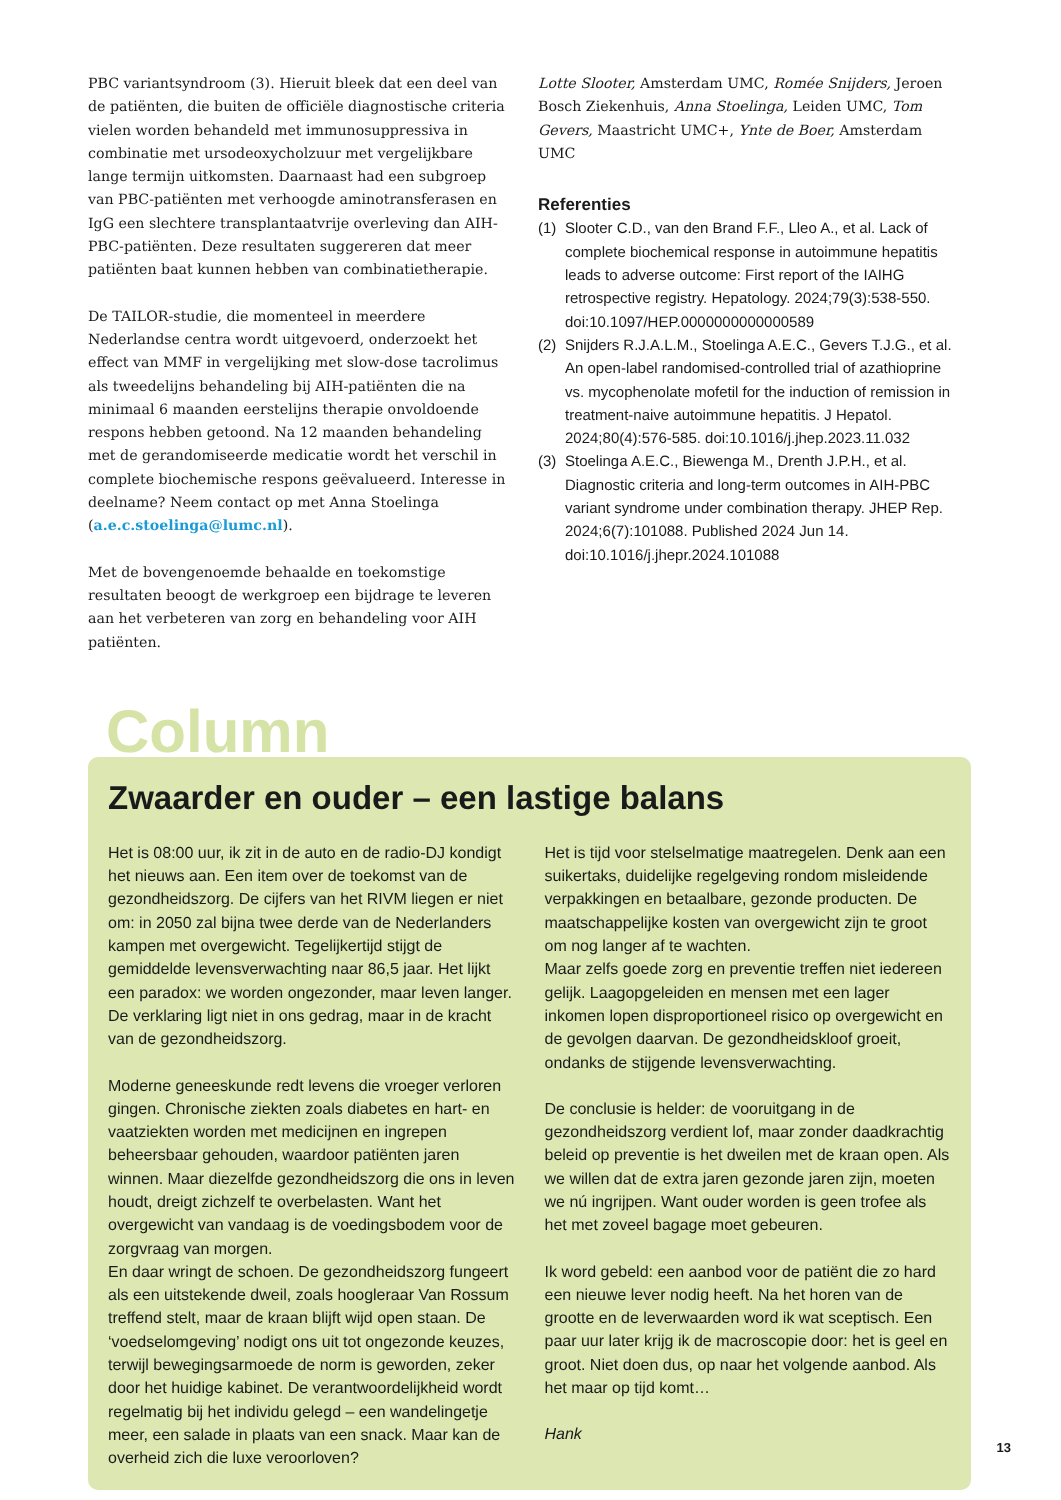PBC variantsyndroom (3). Hieruit bleek dat een deel van de patiënten, die buiten de officiële diagnostische criteria vielen worden behandeld met immunosuppressiva in combinatie met ursodeoxycholzuur met vergelijkbare lange termijn uitkomsten. Daarnaast had een subgroep van PBC-patiënten met verhoogde aminotransferasen en IgG een slechtere transplantaatvrije overleving dan AIH-PBC-patiënten. Deze resultaten suggereren dat meer patiënten baat kunnen hebben van combinatietherapie.
De TAILOR-studie, die momenteel in meerdere Nederlandse centra wordt uitgevoerd, onderzoekt het effect van MMF in vergelijking met slow-dose tacrolimus als tweedelijns behandeling bij AIH-patiënten die na minimaal 6 maanden eerstelijns therapie onvoldoende respons hebben getoond. Na 12 maanden behandeling met de gerandomiseerde medicatie wordt het verschil in complete biochemische respons geëvalueerd. Interesse in deelname? Neem contact op met Anna Stoelinga (a.e.c.stoelinga@lumc.nl).
Met de bovengenoemde behaalde en toekomstige resultaten beoogt de werkgroep een bijdrage te leveren aan het verbeteren van zorg en behandeling voor AIH patiënten.
Lotte Slooter, Amsterdam UMC, Romée Snijders, Jeroen Bosch Ziekenhuis, Anna Stoelinga, Leiden UMC, Tom Gevers, Maastricht UMC+, Ynte de Boer, Amsterdam UMC
Referenties
(1) Slooter C.D., van den Brand F.F., Lleo A., et al. Lack of complete biochemical response in autoimmune hepatitis leads to adverse outcome: First report of the IAIHG retrospective registry. Hepatology. 2024;79(3):538-550. doi:10.1097/HEP.0000000000000589
(2) Snijders R.J.A.L.M., Stoelinga A.E.C., Gevers T.J.G., et al. An open-label randomised-controlled trial of azathioprine vs. mycophenolate mofetil for the induction of remission in treatment-naive autoimmune hepatitis. J Hepatol. 2024;80(4):576-585. doi:10.1016/j.jhep.2023.11.032
(3) Stoelinga A.E.C., Biewenga M., Drenth J.P.H., et al. Diagnostic criteria and long-term outcomes in AIH-PBC variant syndrome under combination therapy. JHEP Rep. 2024;6(7):101088. Published 2024 Jun 14. doi:10.1016/j.jhepr.2024.101088
Column
Zwaarder en ouder – een lastige balans
Het is 08:00 uur, ik zit in de auto en de radio-DJ kondigt het nieuws aan. Een item over de toekomst van de gezondheidszorg. De cijfers van het RIVM liegen er niet om: in 2050 zal bijna twee derde van de Nederlanders kampen met overgewicht. Tegelijkertijd stijgt de gemiddelde levensverwachting naar 86,5 jaar. Het lijkt een paradox: we worden ongezonder, maar leven langer. De verklaring ligt niet in ons gedrag, maar in de kracht van de gezondheidszorg.
Moderne geneeskunde redt levens die vroeger verloren gingen. Chronische ziekten zoals diabetes en hart- en vaatziekten worden met medicijnen en ingrepen beheersbaar gehouden, waardoor patiënten jaren winnen. Maar diezelfde gezondheidszorg die ons in leven houdt, dreigt zichzelf te overbelasten. Want het overgewicht van vandaag is de voedingsbodem voor de zorgvraag van morgen.
En daar wringt de schoen. De gezondheidszorg fungeert als een uitstekende dweil, zoals hoogleraar Van Rossum treffend stelt, maar de kraan blijft wijd open staan. De ‘voedselomgeving’ nodigt ons uit tot ongezonde keuzes, terwijl bewegingsarmoede de norm is geworden, zeker door het huidige kabinet. De verantwoordelijkheid wordt regelmatig bij het individu gelegd – een wandelingetje meer, een salade in plaats van een snack. Maar kan de overheid zich die luxe veroorloven?
Het is tijd voor stelselmatige maatregelen. Denk aan een suikertaks, duidelijke regelgeving rondom misleidende verpakkingen en betaalbare, gezonde producten. De maatschappelijke kosten van overgewicht zijn te groot om nog langer af te wachten.
Maar zelfs goede zorg en preventie treffen niet iedereen gelijk. Laagopgeleiden en mensen met een lager inkomen lopen disproportioneel risico op overgewicht en de gevolgen daarvan. De gezondheidskloof groeit, ondanks de stijgende levensverwachting.
De conclusie is helder: de vooruitgang in de gezondheidszorg verdient lof, maar zonder daadkrachtig beleid op preventie is het dweilen met de kraan open. Als we willen dat de extra jaren gezonde jaren zijn, moeten we nú ingrijpen. Want ouder worden is geen trofee als het met zoveel bagage moet gebeuren.
Ik word gebeld: een aanbod voor de patiënt die zo hard een nieuwe lever nodig heeft. Na het horen van de grootte en de leverwaarden word ik wat sceptisch. Een paar uur later krijg ik de macroscopie door: het is geel en groot. Niet doen dus, op naar het volgende aanbod. Als het maar op tijd komt…
Hank
13